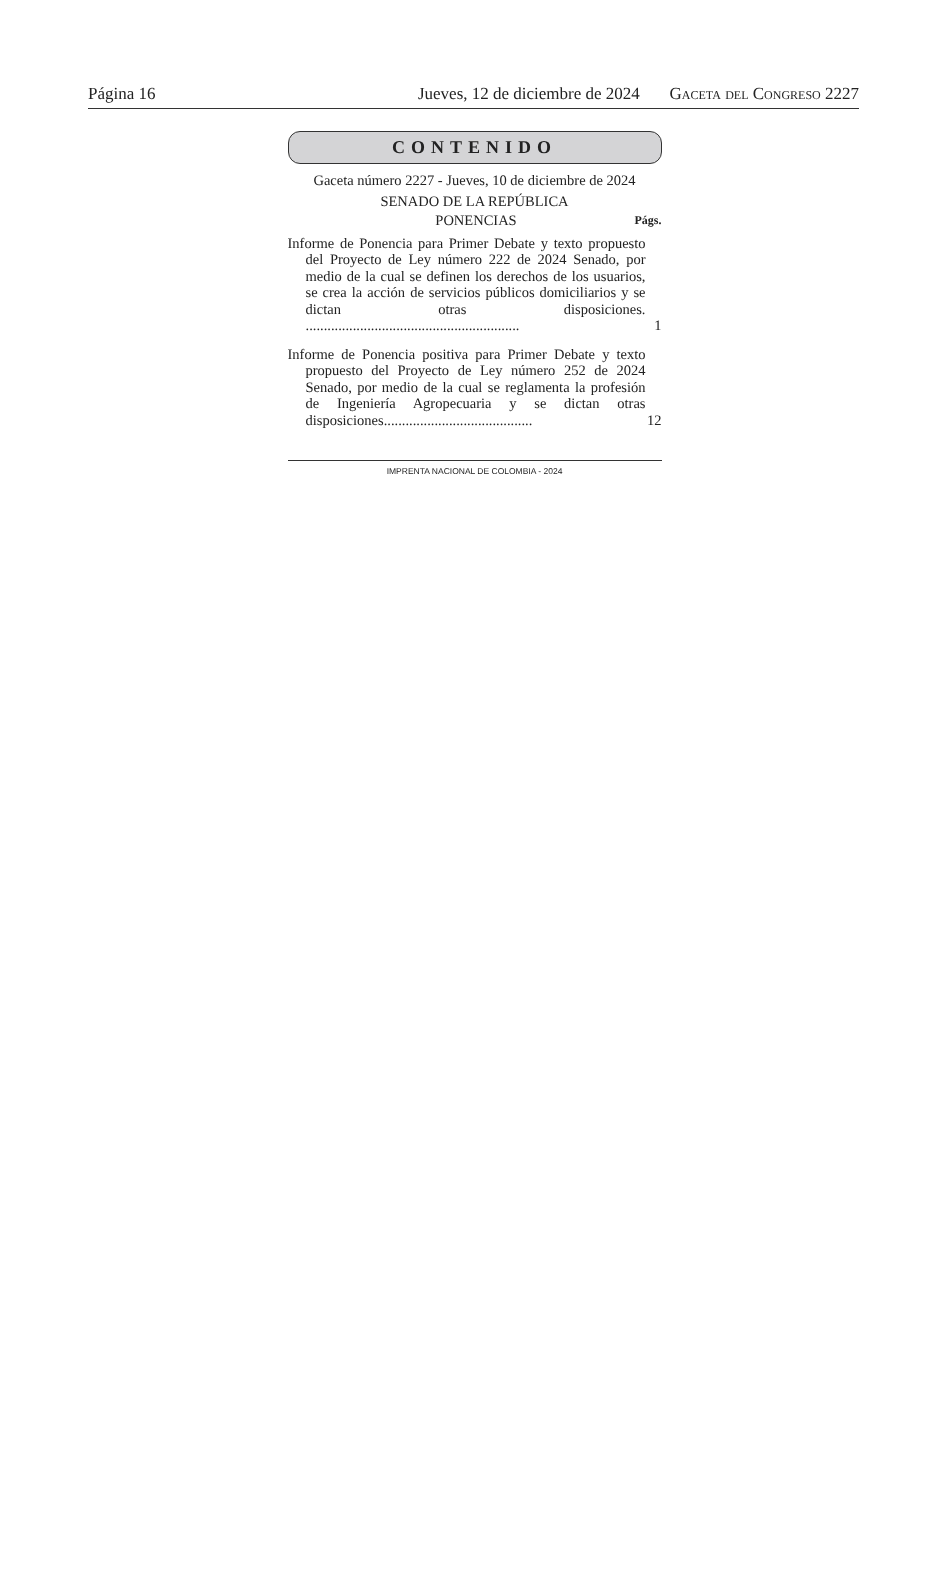Página 16 Jueves, 12 de diciembre de 2024 Gaceta del Congreso 2227
CONTENIDO
Gaceta número 2227 - Jueves, 10 de diciembre de 2024
SENADO DE LA REPÚBLICA
PONENCIAS Págs.
Informe de Ponencia para Primer Debate y texto propuesto del Proyecto de Ley número 222 de 2024 Senado, por medio de la cual se definen los derechos de los usuarios, se crea la acción de servicios públicos domiciliarios y se dictan otras disposiciones. ...........................................................
1
Informe de Ponencia positiva para Primer Debate y texto propuesto del Proyecto de Ley número 252 de 2024 Senado, por medio de la cual se reglamenta la profesión de Ingeniería Agropecuaria y se dictan otras disposiciones.........................................
12
IMPRENTA NACIONAL DE COLOMBIA - 2024